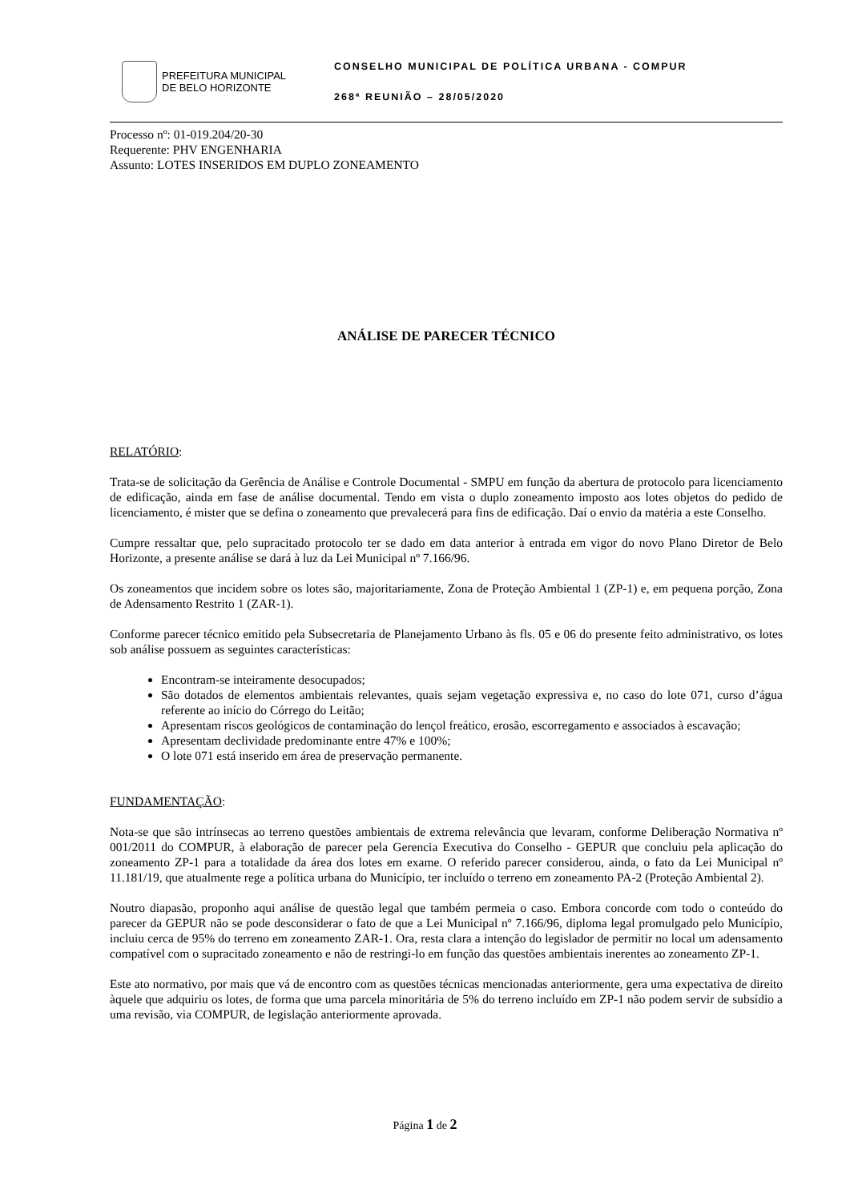PREFEITURA MUNICIPAL
DE BELO HORIZONTE
CONSELHO MUNICIPAL DE POLÍTICA URBANA - COMPUR
268ª REUNIÃO – 28/05/2020
Processo nº: 01-019.204/20-30
Requerente: PHV ENGENHARIA
Assunto: LOTES INSERIDOS EM DUPLO ZONEAMENTO
ANÁLISE DE PARECER TÉCNICO
RELATÓRIO:
Trata-se de solicitação da Gerência de Análise e Controle Documental - SMPU em função da abertura de protocolo para licenciamento de edificação, ainda em fase de análise documental. Tendo em vista o duplo zoneamento imposto aos lotes objetos do pedido de licenciamento, é mister que se defina o zoneamento que prevalecerá para fins de edificação. Daí o envio da matéria a este Conselho.
Cumpre ressaltar que, pelo supracitado protocolo ter se dado em data anterior à entrada em vigor do novo Plano Diretor de Belo Horizonte, a presente análise se dará à luz da Lei Municipal nº 7.166/96.
Os zoneamentos que incidem sobre os lotes são, majoritariamente, Zona de Proteção Ambiental 1 (ZP-1) e, em pequena porção, Zona de Adensamento Restrito 1 (ZAR-1).
Conforme parecer técnico emitido pela Subsecretaria de Planejamento Urbano às fls. 05 e 06 do presente feito administrativo, os lotes sob análise possuem as seguintes características:
Encontram-se inteiramente desocupados;
São dotados de elementos ambientais relevantes, quais sejam vegetação expressiva e, no caso do lote 071, curso d’água referente ao início do Córrego do Leitão;
Apresentam riscos geológicos de contaminação do lençol freático, erosão, escorregamento e associados à escavação;
Apresentam declividade predominante entre 47% e 100%;
O lote 071 está inserido em área de preservação permanente.
FUNDAMENTAÇÃO:
Nota-se que são intrínsecas ao terreno questões ambientais de extrema relevância que levaram, conforme Deliberação Normativa nº 001/2011 do COMPUR, à elaboração de parecer pela Gerencia Executiva do Conselho - GEPUR que concluiu pela aplicação do zoneamento ZP-1 para a totalidade da área dos lotes em exame. O referido parecer considerou, ainda, o fato da Lei Municipal nº 11.181/19, que atualmente rege a política urbana do Município, ter incluído o terreno em zoneamento PA-2 (Proteção Ambiental 2).
Noutro diapasão, proponho aqui análise de questão legal que também permeia o caso. Embora concorde com todo o conteúdo do parecer da GEPUR não se pode desconsiderar o fato de que a Lei Municipal nº 7.166/96, diploma legal promulgado pelo Município, incluiu cerca de 95% do terreno em zoneamento ZAR-1. Ora, resta clara a intenção do legislador de permitir no local um adensamento compatível com o supracitado zoneamento e não de restringi-lo em função das questões ambientais inerentes ao zoneamento ZP-1.
Este ato normativo, por mais que vá de encontro com as questões técnicas mencionadas anteriormente, gera uma expectativa de direito àquele que adquiriu os lotes, de forma que uma parcela minoritária de 5% do terreno incluído em ZP-1 não podem servir de subsídio a uma revisão, via COMPUR, de legislação anteriormente aprovada.
Página 1 de 2